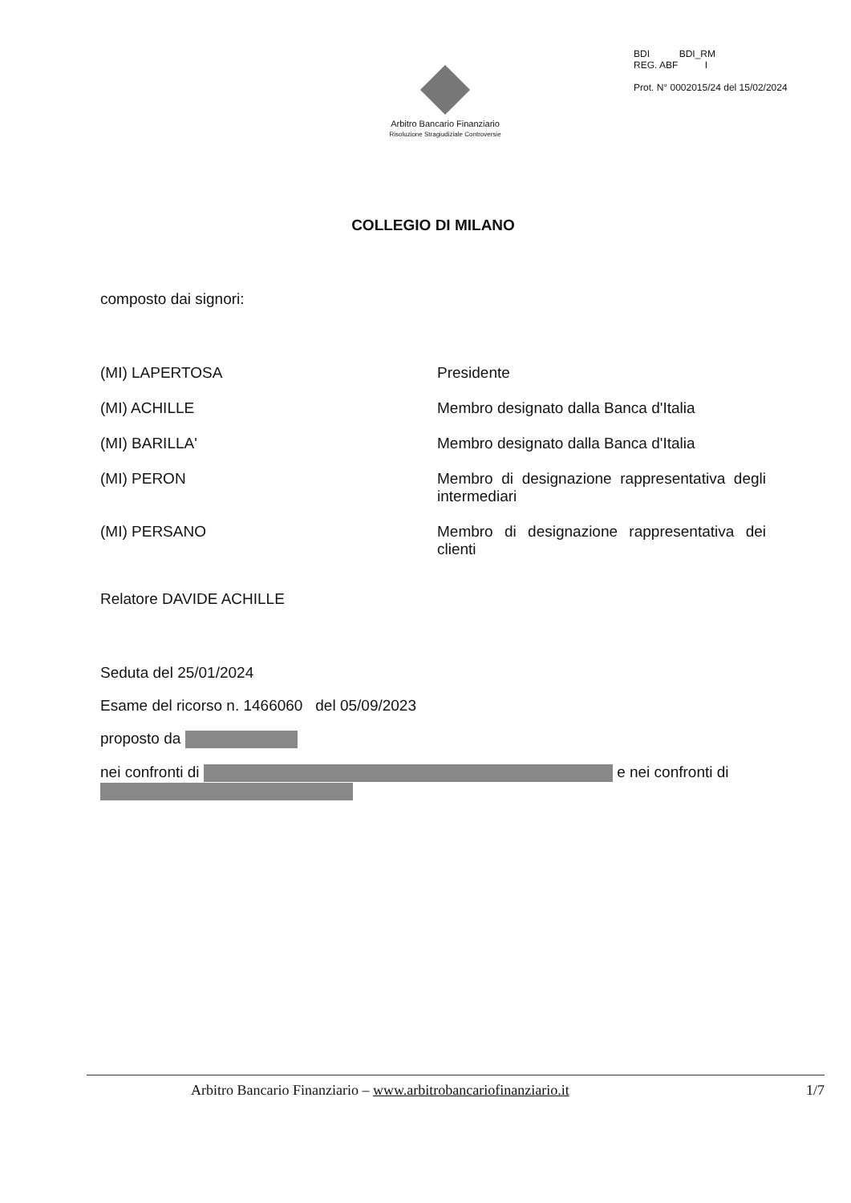BDI BDI_RM
REG. ABF I
Prot. N° 0002015/24 del 15/02/2024
Arbitro Bancario Finanziario
Risoluzione Stragiudiziale Controversie
COLLEGIO DI MILANO
composto dai signori:
(MI) LAPERTOSA Presidente
(MI) ACHILLE Membro designato dalla Banca d'Italia
(MI) BARILLA' Membro designato dalla Banca d'Italia
(MI) PERON Membro di designazione rappresentativa degli intermediari
(MI) PERSANO Membro di designazione rappresentativa dei clienti
Relatore DAVIDE ACHILLE
Seduta del 25/01/2024
Esame del ricorso n. 1466060 del 05/09/2023
proposto da
nei confronti di e nei confronti di
Arbitro Bancario Finanziario – www.arbitrobancariofinanziario.it 1/7